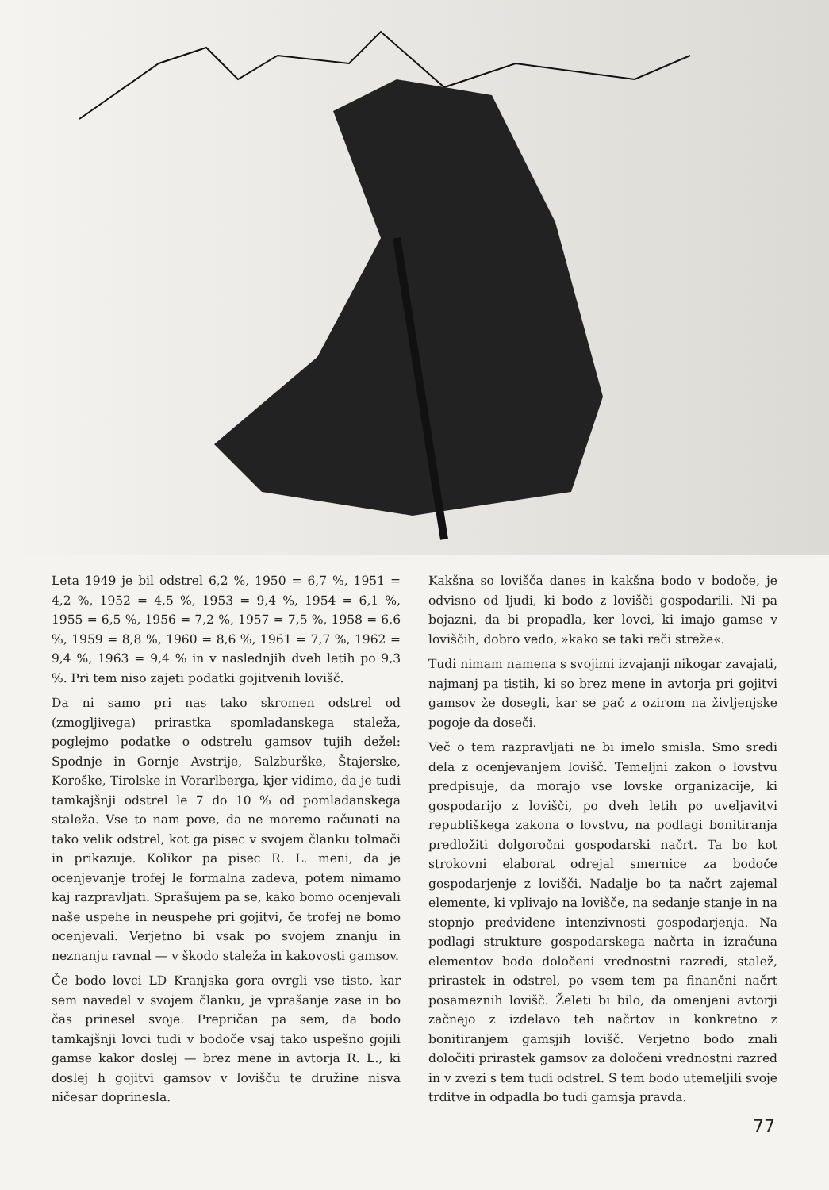Leta 1949 je bil odstrel 6,2 %, 1950 = 6,7 %, 1951 = 4,2 %, 1952 = 4,5 %, 1953 = 9,4 %, 1954 = 6,1 %, 1955 = 6,5 %, 1956 = 7,2 %, 1957 = 7,5 %, 1958 = 6,6 %, 1959 = 8,8 %, 1960 = 8,6 %, 1961 = 7,7 %, 1962 = 9,4 %, 1963 = 9,4 % in v naslednjih dveh letih po 9,3 %. Pri tem niso zajeti podatki gojitvenih lovišč.
Da ni samo pri nas tako skromen odstrel od (zmogljivega) prirastka spomladanskega staleža, poglejmo podatke o odstrelu gamsov tujih dežel: Spodnje in Gornje Avstrije, Salzburške, Štajerske, Koroške, Tirolske in Vorarlberga, kjer vidimo, da je tudi tamkajšnji odstrel le 7 do 10 % od pomladanskega staleža. Vse to nam pove, da ne moremo računati na tako velik odstrel, kot ga pisec v svojem članku tolmači in prikazuje. Kolikor pa pisec R. L. meni, da je ocenjevanje trofej le formalna zadeva, potem nimamo kaj razpravljati. Sprašujem pa se, kako bomo ocenjevali naše uspehe in neuspehe pri gojitvi, če trofej ne bomo ocenjevali. Verjetno bi vsak po svojem znanju in neznanju ravnal — v škodo staleža in kakovosti gamsov.
Če bodo lovci LD Kranjska gora ovrgli vse tisto, kar sem navedel v svojem članku, je vprašanje zase in bo čas prinesel svoje. Prepričan pa sem, da bodo tamkajšnji lovci tudi v bodoče vsaj tako uspešno gojili gamse kakor doslej — brez mene in avtorja R. L., ki doslej h gojitvi gamsov v lovišču te družine nisva ničesar doprinesla.
Kakšna so lovišča danes in kakšna bodo v bodoče, je odvisno od ljudi, ki bodo z lovišči gospodarili. Ni pa bojazni, da bi propadla, ker lovci, ki imajo gamse v loviščih, dobro vedo, »kako se taki reči streže«.
Tudi nimam namena s svojimi izvajanji nikogar zavajati, najmanj pa tistih, ki so brez mene in avtorja pri gojitvi gamsov že dosegli, kar se pač z ozirom na življenjske pogoje da doseči.
Več o tem razpravljati ne bi imelo smisla. Smo sredi dela z ocenjevanjem lovišč. Temeljni zakon o lovstvu predpisuje, da morajo vse lovske organizacije, ki gospodarijo z lovišči, po dveh letih po uveljavitvi republiškega zakona o lovstvu, na podlagi bonitiranja predložiti dolgoročni gospodarski načrt. Ta bo kot strokovni elaborat odrejal smernice za bodoče gospodarjenje z lovišči. Nadalje bo ta načrt zajemal elemente, ki vplivajo na lovišče, na sedanje stanje in na stopnjo predvidene intenzivnosti gospodarjenja. Na podlagi strukture gospodarskega načrta in izračuna elementov bodo določeni vrednostni razredi, stalež, prirastek in odstrel, po vsem tem pa finančni načrt posameznih lovišč. Želeti bi bilo, da omenjeni avtorji začnejo z izdelavo teh načrtov in konkretno z bonitiranjem gamsjih lovišč. Verjetno bodo znali določiti prirastek gamsov za določeni vrednostni razred in v zvezi s tem tudi odstrel. S tem bodo utemeljili svoje trditve in odpadla bo tudi gamsja pravda.
77